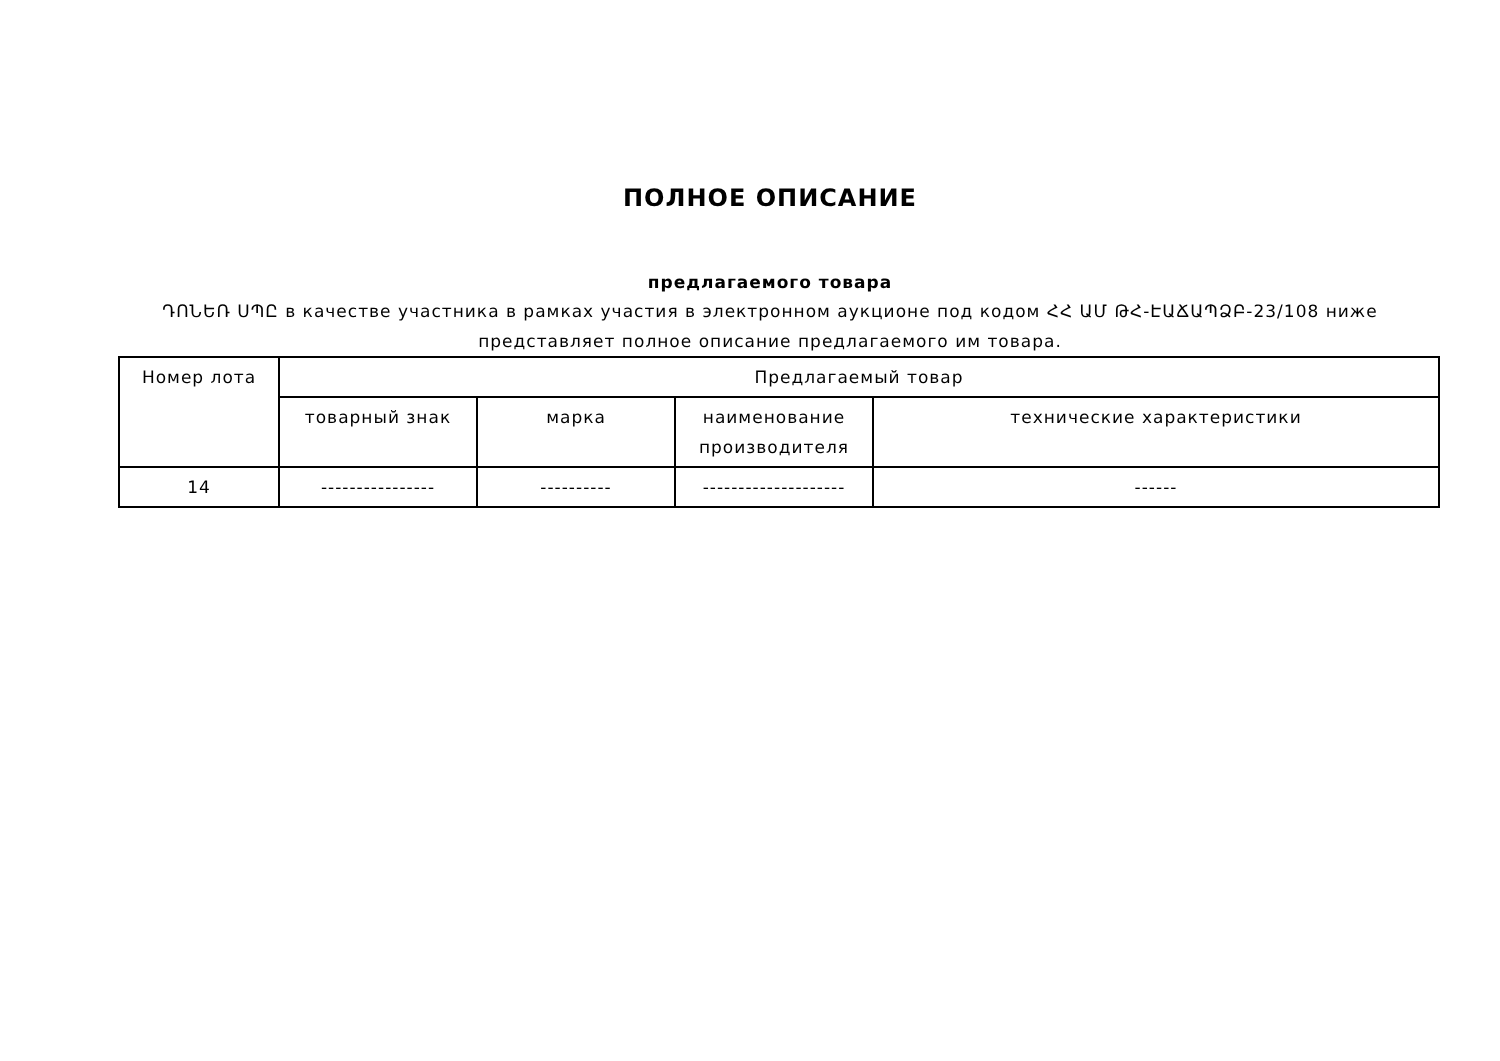ПОЛНОЕ ОПИСАНИЕ
предлагаемого товара
ԴՈՆԵՌ ՍՊԸ в качестве участника в рамках участия в электронном аукционе под кодом ՀՀ ԱՄ ԹՀ-ԷԱՃԱՊՁԲ-23/108 ниже представляет полное описание предлагаемого им товара.
| Номер лота | Предлагаемый товар | | | |
| --- | --- | --- | --- | --- |
| | товарный знак | марка | наименование производителя | технические характеристики |
| 14 | ---------------- | ---------- | -------------------- | ------ |